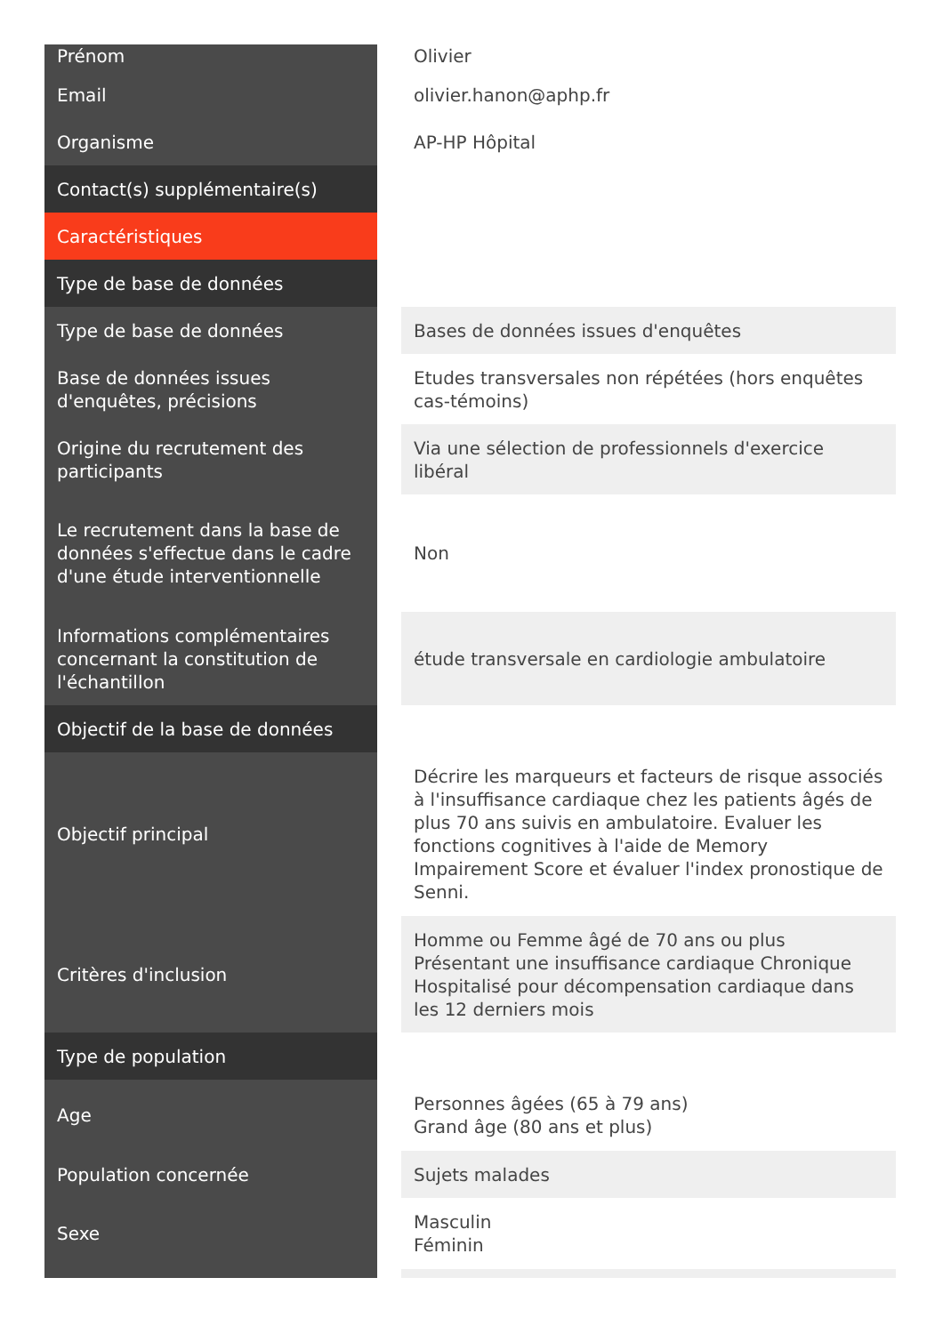| Prénom | Olivier |
| Email | olivier.hanon@aphp.fr |
| Organisme | AP-HP Hôpital |
| Contact(s) supplémentaire(s) | |
| Caractéristiques | |
| Type de base de données | |
| Type de base de données | Bases de données issues d'enquêtes |
| Base de données issues d'enquêtes, précisions | Etudes transversales non répétées (hors enquêtes cas-témoins) |
| Origine du recrutement des participants | Via une sélection de professionnels d'exercice libéral |
| Le recrutement dans la base de données s'effectue dans le cadre d'une étude interventionnelle | Non |
| Informations complémentaires concernant la constitution de l'échantillon | étude transversale en cardiologie ambulatoire |
| Objectif de la base de données | |
| Objectif principal | Décrire les marqueurs et facteurs de risque associés à l'insuffisance cardiaque chez les patients âgés de plus 70 ans suivis en ambulatoire. Evaluer les fonctions cognitives à l'aide de Memory Impairement Score et évaluer l'index pronostique de Senni. |
| Critères d'inclusion | Homme ou Femme âgé de 70 ans ou plus Présentant une insuffisance cardiaque Chronique Hospitalisé pour décompensation cardiaque dans les 12 derniers mois |
| Type de population | |
| Age | Personnes âgées (65 à 79 ans) Grand âge (80 ans et plus) |
| Population concernée | Sujets malades |
| Sexe | Masculin Féminin |